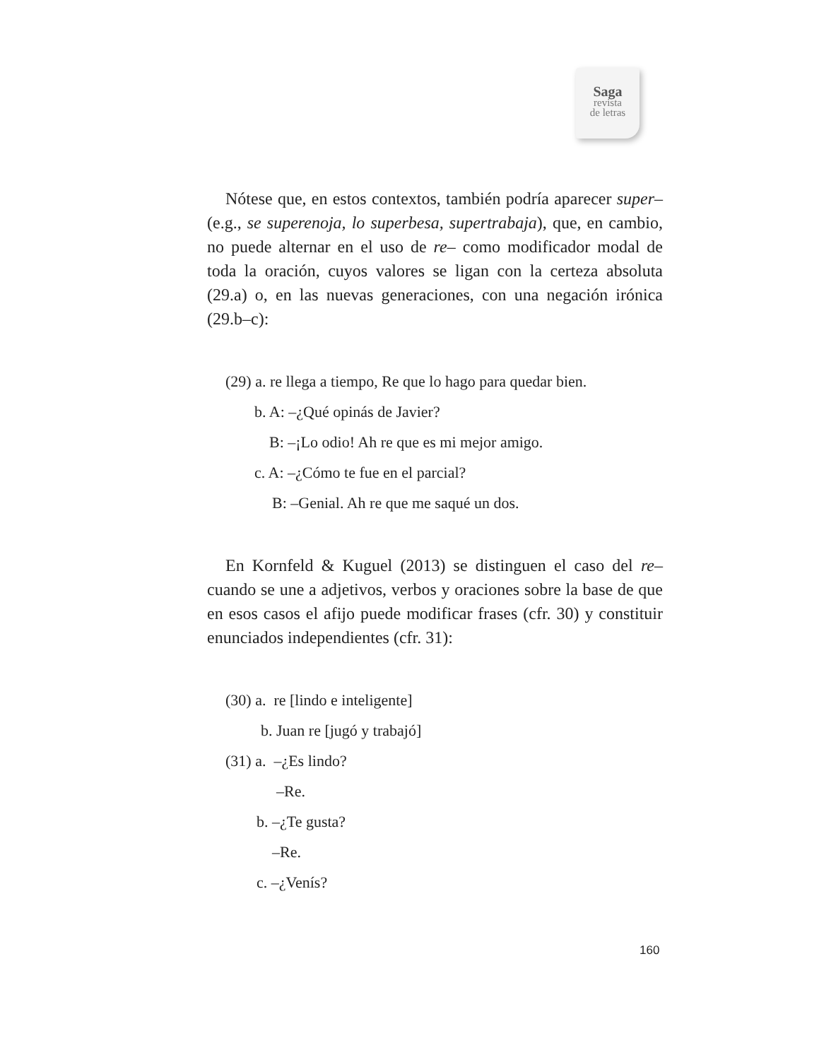Saga
revista
de letras
Nótese que, en estos contextos, también podría aparecer super– (e.g., se superenoja, lo superbesa, supertrabaja), que, en cambio, no puede alternar en el uso de re– como modificador modal de toda la oración, cuyos valores se ligan con la certeza absoluta (29.a) o, en las nuevas generaciones, con una negación irónica (29.b–c):
(29) a. re llega a tiempo, Re que lo hago para quedar bien.
b. A: –¿Qué opinás de Javier?
B: –¡Lo odio! Ah re que es mi mejor amigo.
c. A: –¿Cómo te fue en el parcial?
B: –Genial. Ah re que me saqué un dos.
En Kornfeld & Kuguel (2013) se distinguen el caso del re– cuando se une a adjetivos, verbos y oraciones sobre la base de que en esos casos el afijo puede modificar frases (cfr. 30) y constituir enunciados independientes (cfr. 31):
(30) a. re [lindo e inteligente]
b. Juan re [jugó y trabajó]
(31) a. –¿Es lindo?
–Re.
b. –¿Te gusta?
–Re.
c. –¿Venís?
160